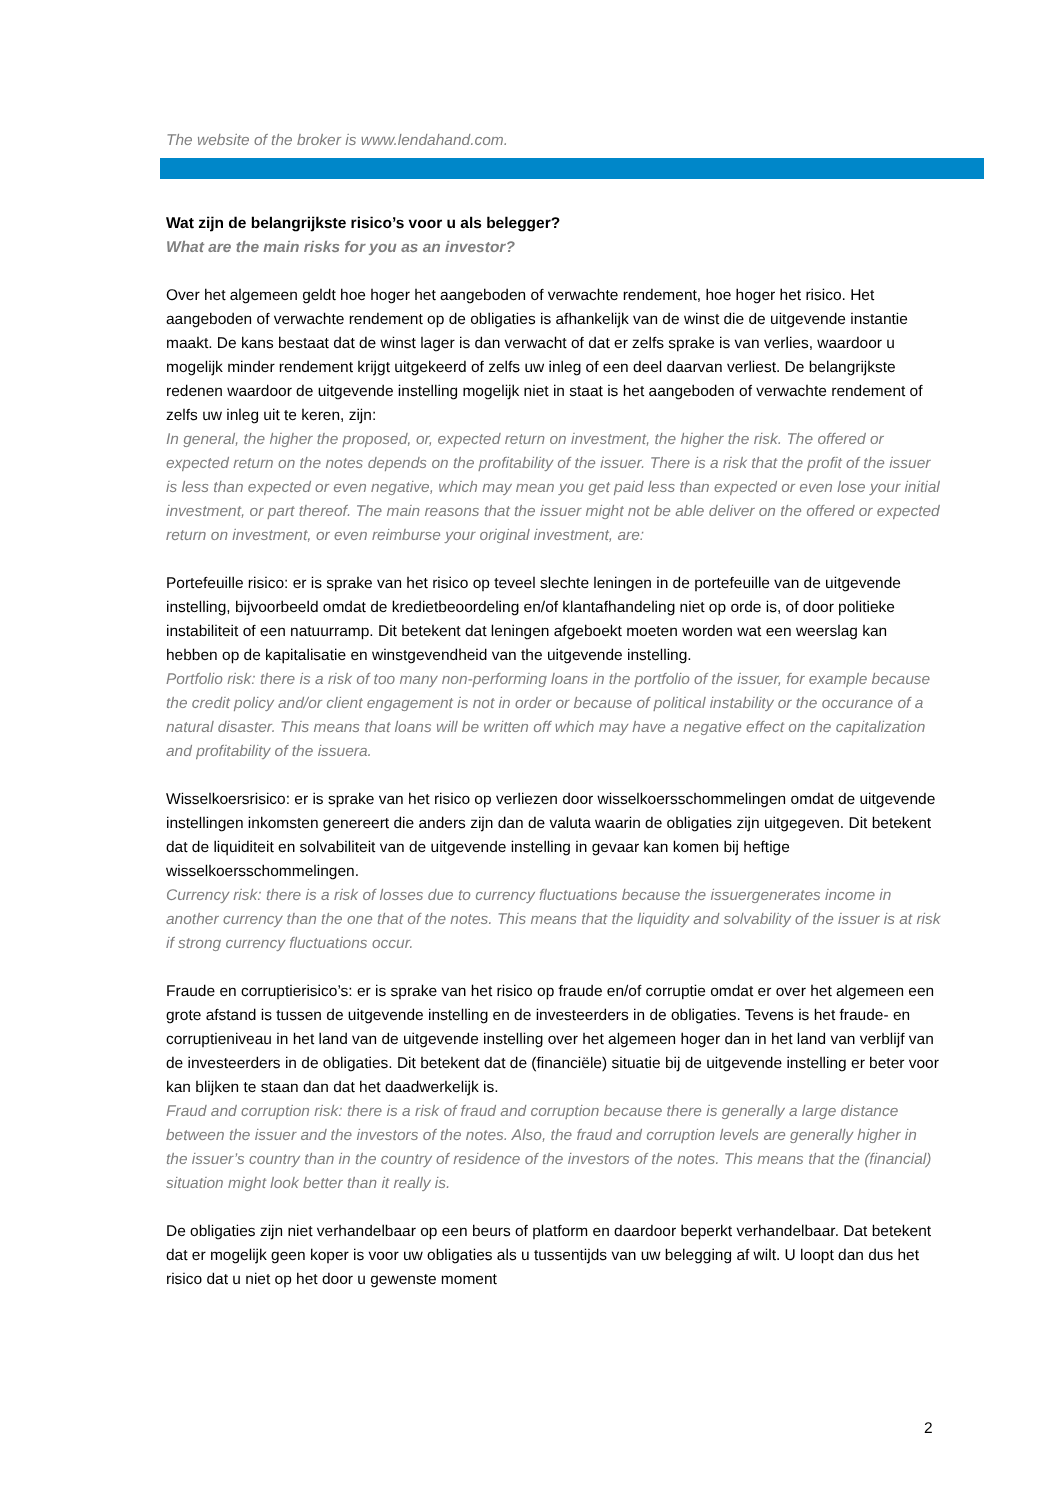The website of the broker is www.lendahand.com.
Wat zijn de belangrijkste risico’s voor u als belegger?
What are the main risks for you as an investor?
Over het algemeen geldt hoe hoger het aangeboden of verwachte rendement, hoe hoger het risico. Het aangeboden of verwachte rendement op de obligaties is afhankelijk van de winst die de uitgevende instantie maakt. De kans bestaat dat de winst lager is dan verwacht of dat er zelfs sprake is van verlies, waardoor u mogelijk minder rendement krijgt uitgekeerd of zelfs uw inleg of een deel daarvan verliest. De belangrijkste redenen waardoor de uitgevende instelling mogelijk niet in staat is het aangeboden of verwachte rendement of zelfs uw inleg uit te keren, zijn:
In general, the higher the proposed, or, expected return on investment, the higher the risk. The offered or expected return on the notes depends on the profitability of the issuer. There is a risk that the profit of the issuer is less than expected or even negative, which may mean you get paid less than expected or even lose your initial investment, or part thereof. The main reasons that the issuer might not be able deliver on the offered or expected return on investment, or even reimburse your original investment, are:
Portefeuille risico: er is sprake van het risico op teveel slechte leningen in de portefeuille van de uitgevende instelling, bijvoorbeeld omdat de kredietbeoordeling en/of klantafhandeling niet op orde is, of door politieke instabiliteit of een natuurramp. Dit betekent dat leningen afgeboekt moeten worden wat een weerslag kan hebben op de kapitalisatie en winstgevendheid van the uitgevende instelling.
Portfolio risk: there is a risk of too many non-performing loans in the portfolio of the issuer, for example because the credit policy and/or client engagement is not in order or because of political instability or the occurance of a natural disaster. This means that loans will be written off which may have a negative effect on the capitalization and profitability of the issuera.
Wisselkoersrisico: er is sprake van het risico op verliezen door wisselkoersschommelingen omdat de uitgevende instellingen inkomsten genereert die anders zijn dan de valuta waarin de obligaties zijn uitgegeven. Dit betekent dat de liquiditeit en solvabiliteit van de uitgevende instelling in gevaar kan komen bij heftige wisselkoersschommelingen.
Currency risk: there is a risk of losses due to currency fluctuations because the issuergenerates income in another currency than the one that of the notes. This means that the liquidity and solvability of the issuer is at risk if strong currency fluctuations occur.
Fraude en corruptierisico’s: er is sprake van het risico op fraude en/of corruptie omdat er over het algemeen een grote afstand is tussen de uitgevende instelling en de investeerders in de obligaties. Tevens is het fraude- en corruptieniveau in het land van de uitgevende instelling over het algemeen hoger dan in het land van verblijf van de investeerders in de obligaties. Dit betekent dat de (financiële) situatie bij de uitgevende instelling er beter voor kan blijken te staan dan dat het daadwerkelijk is.
Fraud and corruption risk: there is a risk of fraud and corruption because there is generally a large distance between the issuer and the investors of the notes. Also, the fraud and corruption levels are generally higher in the issuer’s country than in the country of residence of the investors of the notes. This means that the (financial) situation might look better than it really is.
De obligaties zijn niet verhandelbaar op een beurs of platform en daardoor beperkt verhandelbaar. Dat betekent dat er mogelijk geen koper is voor uw obligaties als u tussentijds van uw belegging af wilt. U loopt dan dus het risico dat u niet op het door u gewenste moment
2